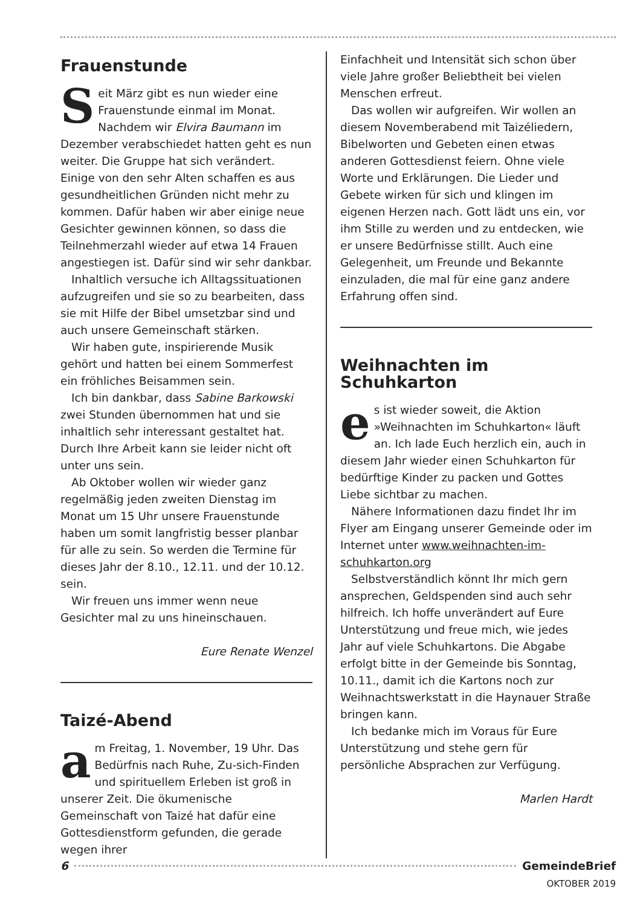Frauenstunde
Seit März gibt es nun wieder eine Frauenstunde einmal im Monat. Nachdem wir Elvira Baumann im Dezember verabschiedet hatten geht es nun weiter. Die Gruppe hat sich verändert. Einige von den sehr Alten schaffen es aus gesundheitlichen Gründen nicht mehr zu kommen. Dafür haben wir aber einige neue Gesichter gewinnen können, so dass die Teilnehmerzahl wieder auf etwa 14 Frauen angestiegen ist. Dafür sind wir sehr dankbar.
Inhaltlich versuche ich Alltagssituationen aufzugreifen und sie so zu bearbeiten, dass sie mit Hilfe der Bibel umsetzbar sind und auch unsere Gemeinschaft stärken.
Wir haben gute, inspirierende Musik gehört und hatten bei einem Sommerfest ein fröhliches Beisammen sein.
Ich bin dankbar, dass Sabine Barkowski zwei Stunden übernommen hat und sie inhaltlich sehr interessant gestaltet hat. Durch Ihre Arbeit kann sie leider nicht oft unter uns sein.
Ab Oktober wollen wir wieder ganz regelmäßig jeden zweiten Dienstag im Monat um 15 Uhr unsere Frauenstunde haben um somit langfristig besser planbar für alle zu sein. So werden die Termine für dieses Jahr der 8.10., 12.11. und der 10.12. sein.
Wir freuen uns immer wenn neue Gesichter mal zu uns hineinschauen.
Eure Renate Wenzel
Taizé-Abend
am Freitag, 1. November, 19 Uhr. Das Bedürfnis nach Ruhe, Zu-sich-Finden und spirituellem Erleben ist groß in unserer Zeit. Die ökumenische Gemeinschaft von Taizé hat dafür eine Gottesdienstform gefunden, die gerade wegen ihrer
Einfachheit und Intensität sich schon über viele Jahre großer Beliebtheit bei vielen Menschen erfreut.
Das wollen wir aufgreifen. Wir wollen an diesem Novemberabend mit Taizéliedern, Bibelworten und Gebeten einen etwas anderen Gottesdienst feiern. Ohne viele Worte und Erklärungen. Die Lieder und Gebete wirken für sich und klingen im eigenen Herzen nach. Gott lädt uns ein, vor ihm Stille zu werden und zu entdecken, wie er unsere Bedürfnisse stillt. Auch eine Gelegenheit, um Freunde und Bekannte einzuladen, die mal für eine ganz andere Erfahrung offen sind.
Weihnachten im Schuhkarton
es ist wieder soweit, die Aktion »Weihnachten im Schuhkarton« läuft an. Ich lade Euch herzlich ein, auch in diesem Jahr wieder einen Schuhkarton für bedürftige Kinder zu packen und Gottes Liebe sichtbar zu machen.
Nähere Informationen dazu findet Ihr im Flyer am Eingang unserer Gemeinde oder im Internet unter www.weihnachten-im-schuhkarton.org
Selbstverständlich könnt Ihr mich gern ansprechen, Geldspenden sind auch sehr hilfreich. Ich hoffe unverändert auf Eure Unterstützung und freue mich, wie jedes Jahr auf viele Schuhkartons. Die Abgabe erfolgt bitte in der Gemeinde bis Sonntag, 10.11., damit ich die Kartons noch zur Weihnachtswerkstatt in die Haynauer Straße bringen kann.
Ich bedanke mich im Voraus für Eure Unterstützung und stehe gern für persönliche Absprachen zur Verfügung.
Marlen Hardt
6 GemeindeBrief
OKTOBER 2019